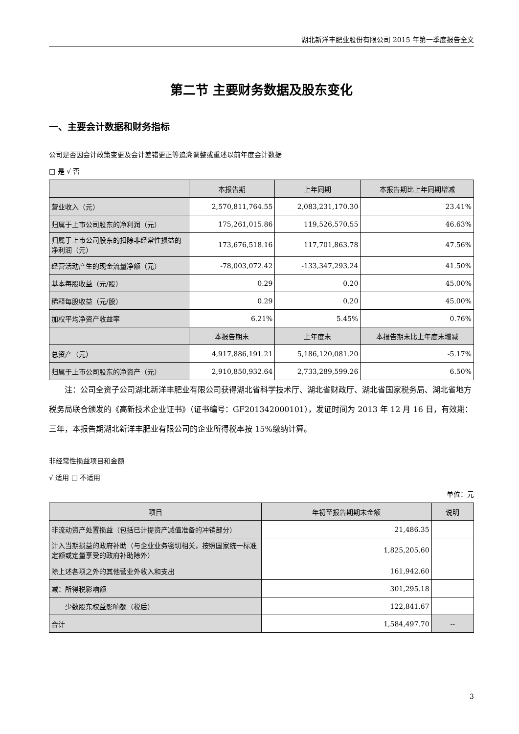湖北新洋丰肥业股份有限公司 2015 年第一季度报告全文
第二节 主要财务数据及股东变化
一、主要会计数据和财务指标
公司是否因会计政策变更及会计差错更正等追溯调整或重述以前年度会计数据
□ 是 √ 否
| | 本报告期 | 上年同期 | 本报告期比上年同期增减 |
| --- | --- | --- | --- |
| 营业收入（元） | 2,570,811,764.55 | 2,083,231,170.30 | 23.41% |
| 归属于上市公司股东的净利润（元） | 175,261,015.86 | 119,526,570.55 | 46.63% |
| 归属于上市公司股东的扣除非经常性损益的净利润（元） | 173,676,518.16 | 117,701,863.78 | 47.56% |
| 经营活动产生的现金流量净额（元） | -78,003,072.42 | -133,347,293.24 | 41.50% |
| 基本每股收益（元/股） | 0.29 | 0.20 | 45.00% |
| 稀释每股收益（元/股） | 0.29 | 0.20 | 45.00% |
| 加权平均净资产收益率 | 6.21% | 5.45% | 0.76% |
| | 本报告期末 | 上年度末 | 本报告期末比上年度末增减 |
| 总资产（元） | 4,917,886,191.21 | 5,186,120,081.20 | -5.17% |
| 归属于上市公司股东的净资产（元） | 2,910,850,932.64 | 2,733,289,599.26 | 6.50% |
注：公司全资子公司湖北新洋丰肥业有限公司获得湖北省科学技术厅、湖北省财政厅、湖北省国家税务局、湖北省地方税务局联合颁发的《高新技术企业证书》（证书编号：GF201342000101），发证时间为 2013 年 12 月 16 日，有效期：三年，本报告期湖北新洋丰肥业有限公司的企业所得税率按 15%缴纳计算。
非经常性损益项目和金额
√ 适用 □ 不适用
单位：元
| 项目 | 年初至报告期期末金额 | 说明 |
| --- | --- | --- |
| 非流动资产处置损益（包括已计提资产减值准备的冲销部分） | 21,486.35 | |
| 计入当期损益的政府补助（与企业业务密切相关，按照国家统一标准定额或定量享受的政府补助除外） | 1,825,205.60 | |
| 除上述各项之外的其他营业外收入和支出 | 161,942.60 | |
| 减：所得税影响额 | 301,295.18 | |
| 少数股东权益影响额（税后） | 122,841.67 | |
| 合计 | 1,584,497.70 | -- |
3